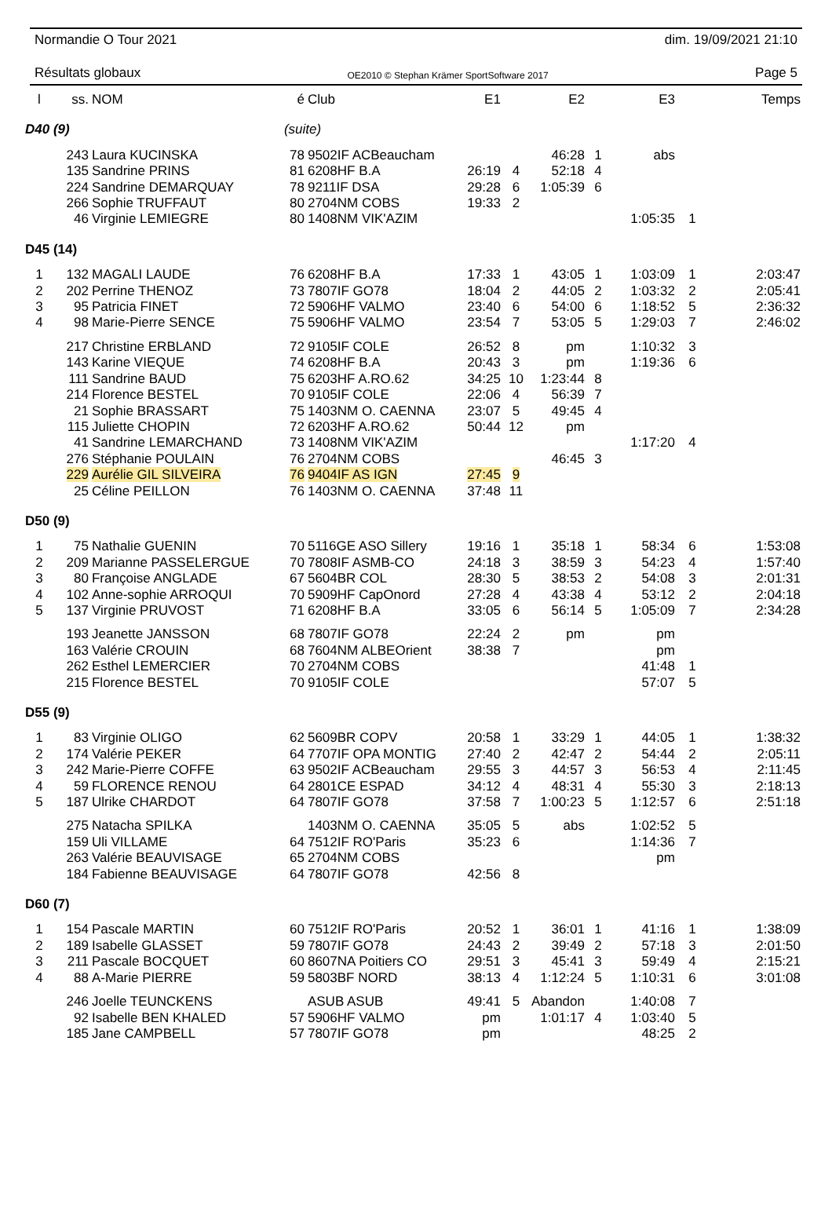Normandie O Tour 2021 dim. 19/09/2021 21:10
Résultats globaux OE2010 © Stephan Krämer SportSoftware 2017 Page 5
| l | ss. | NOM | é | Club | E1 | | E2 | | E3 | | Temps |
| --- | --- | --- | --- | --- | --- | --- | --- | --- | --- | --- | --- |
| D40 (9) | | | (suite) | | | | | | | | |
| | 243 | Laura KUCINSKA | 78 | 9502IF ACBeaucham | | | 46:28 | 1 | abs | | |
| | 135 | Sandrine PRINS | 81 | 6208HF B.A | 26:19 | 4 | 52:18 | 4 | | | |
| | 224 | Sandrine DEMARQUAY | 78 | 9211IF DSA | 29:28 | 6 | 1:05:39 | 6 | | | |
| | 266 | Sophie TRUFFAUT | 80 | 2704NM COBS | 19:33 | 2 | | | | | |
| | 46 | Virginie LEMIEGRE | 80 | 1408NM VIK'AZIM | | | | | 1:05:35 | 1 | |
| D45 (14) | | | | | | | | | | | |
| 1 | 132 | MAGALI LAUDE | 76 | 6208HF B.A | 17:33 | 1 | 43:05 | 1 | 1:03:09 | 1 | 2:03:47 |
| 2 | 202 | Perrine THENOZ | 73 | 7807IF GO78 | 18:04 | 2 | 44:05 | 2 | 1:03:32 | 2 | 2:05:41 |
| 3 | 95 | Patricia FINET | 72 | 5906HF VALMO | 23:40 | 6 | 54:00 | 6 | 1:18:52 | 5 | 2:36:32 |
| 4 | 98 | Marie-Pierre SENCE | 75 | 5906HF VALMO | 23:54 | 7 | 53:05 | 5 | 1:29:03 | 7 | 2:46:02 |
| | 217 | Christine ERBLAND | 72 | 9105IF COLE | 26:52 | 8 | pm | | 1:10:32 | 3 | |
| | 143 | Karine VIEQUE | 74 | 6208HF B.A | 20:43 | 3 | pm | | 1:19:36 | 6 | |
| | 111 | Sandrine BAUD | 75 | 6203HF A.RO.62 | 34:25 | 10 | 1:23:44 | 8 | | | |
| | 214 | Florence BESTEL | 70 | 9105IF COLE | 22:06 | 4 | 56:39 | 7 | | | |
| | 21 | Sophie BRASSART | 75 | 1403NM O. CAENNA | 23:07 | 5 | 49:45 | 4 | | | |
| | 115 | Juliette CHOPIN | 72 | 6203HF A.RO.62 | 50:44 | 12 | pm | | | | |
| | 41 | Sandrine LEMARCHAND | 73 | 1408NM VIK'AZIM | | | | | 1:17:20 | 4 | |
| | 276 | Stéphanie POULAIN | 76 | 2704NM COBS | | | 46:45 | 3 | | | |
| | 229 | Aurélie GIL SILVEIRA | 76 | 9404IF AS IGN | 27:45 | 9 | | | | | |
| | 25 | Céline PEILLON | 76 | 1403NM O. CAENNA | 37:48 | 11 | | | | | |
| D50 (9) | | | | | | | | | | | |
| 1 | 75 | Nathalie GUENIN | 70 | 5116GE ASO Sillery | 19:16 | 1 | 35:18 | 1 | 58:34 | 6 | 1:53:08 |
| 2 | 209 | Marianne PASSELERGUE | 70 | 7808IF ASMB-CO | 24:18 | 3 | 38:59 | 3 | 54:23 | 4 | 1:57:40 |
| 3 | 80 | Françoise ANGLADE | 67 | 5604BR COL | 28:30 | 5 | 38:53 | 2 | 54:08 | 3 | 2:01:31 |
| 4 | 102 | Anne-sophie ARROQUI | 70 | 5909HF CapOnord | 27:28 | 4 | 43:38 | 4 | 53:12 | 2 | 2:04:18 |
| 5 | 137 | Virginie PRUVOST | 71 | 6208HF B.A | 33:05 | 6 | 56:14 | 5 | 1:05:09 | 7 | 2:34:28 |
| | 193 | Jeanette JANSSON | 68 | 7807IF GO78 | 22:24 | 2 | pm | | pm | | |
| | 163 | Valérie CROUIN | 68 | 7604NM ALBEOrient | 38:38 | 7 | | | pm | | |
| | 262 | Esthel LEMERCIER | 70 | 2704NM COBS | | | | | 41:48 | 1 | |
| | 215 | Florence BESTEL | 70 | 9105IF COLE | | | | | 57:07 | 5 | |
| D55 (9) | | | | | | | | | | | |
| 1 | 83 | Virginie OLIGO | 62 | 5609BR COPV | 20:58 | 1 | 33:29 | 1 | 44:05 | 1 | 1:38:32 |
| 2 | 174 | Valérie PEKER | 64 | 7707IF OPA MONTIG | 27:40 | 2 | 42:47 | 2 | 54:44 | 2 | 2:05:11 |
| 3 | 242 | Marie-Pierre COFFE | 63 | 9502IF ACBeaucham | 29:55 | 3 | 44:57 | 3 | 56:53 | 4 | 2:11:45 |
| 4 | 59 | FLORENCE RENOU | 64 | 2801CE ESPAD | 34:12 | 4 | 48:31 | 4 | 55:30 | 3 | 2:18:13 |
| 5 | 187 | Ulrike CHARDOT | 64 | 7807IF GO78 | 37:58 | 7 | 1:00:23 | 5 | 1:12:57 | 6 | 2:51:18 |
| | 275 | Natacha SPILKA | | 1403NM O. CAENNA | 35:05 | 5 | abs | | 1:02:52 | 5 | |
| | 159 | Uli VILLAME | 64 | 7512IF RO'Paris | 35:23 | 6 | | | 1:14:36 | 7 | |
| | 263 | Valérie BEAUVISAGE | 65 | 2704NM COBS | | | | | pm | | |
| | 184 | Fabienne BEAUVISAGE | 64 | 7807IF GO78 | 42:56 | 8 | | | | | |
| D60 (7) | | | | | | | | | | | |
| 1 | 154 | Pascale MARTIN | 60 | 7512IF RO'Paris | 20:52 | 1 | 36:01 | 1 | 41:16 | 1 | 1:38:09 |
| 2 | 189 | Isabelle GLASSET | 59 | 7807IF GO78 | 24:43 | 2 | 39:49 | 2 | 57:18 | 3 | 2:01:50 |
| 3 | 211 | Pascale BOCQUET | 60 | 8607NA Poitiers CO | 29:51 | 3 | 45:41 | 3 | 59:49 | 4 | 2:15:21 |
| 4 | 88 | A-Marie PIERRE | 59 | 5803BF NORD | 38:13 | 4 | 1:12:24 | 5 | 1:10:31 | 6 | 3:01:08 |
| | 246 | Joelle TEUNCKENS | | ASUB ASUB | 49:41 | 5 | Abandon | | 1:40:08 | 7 | |
| | 92 | Isabelle BEN KHALED | 57 | 5906HF VALMO | pm | | 1:01:17 | 4 | 1:03:40 | 5 | |
| | 185 | Jane CAMPBELL | 57 | 7807IF GO78 | pm | | | | 48:25 | 2 | |